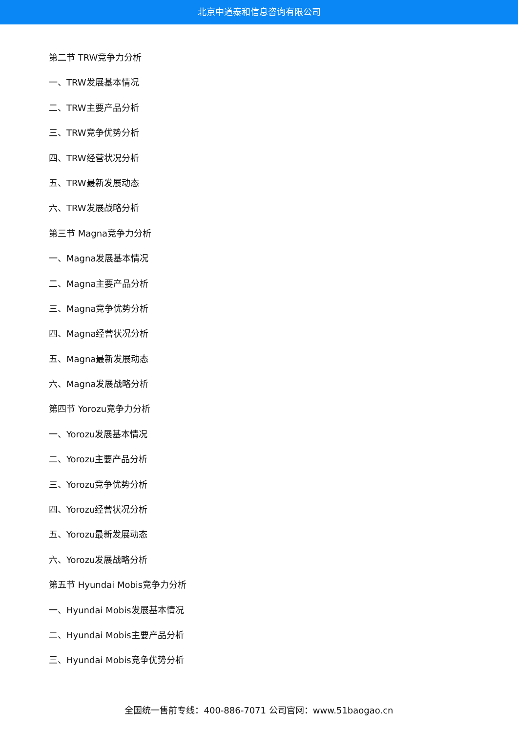北京中道泰和信息咨询有限公司
第二节 TRW竞争力分析
一、TRW发展基本情况
二、TRW主要产品分析
三、TRW竞争优势分析
四、TRW经营状况分析
五、TRW最新发展动态
六、TRW发展战略分析
第三节 Magna竞争力分析
一、Magna发展基本情况
二、Magna主要产品分析
三、Magna竞争优势分析
四、Magna经营状况分析
五、Magna最新发展动态
六、Magna发展战略分析
第四节 Yorozu竞争力分析
一、Yorozu发展基本情况
二、Yorozu主要产品分析
三、Yorozu竞争优势分析
四、Yorozu经营状况分析
五、Yorozu最新发展动态
六、Yorozu发展战略分析
第五节 Hyundai Mobis竞争力分析
一、Hyundai Mobis发展基本情况
二、Hyundai Mobis主要产品分析
三、Hyundai Mobis竞争优势分析
全国统一售前专线：400-886-7071 公司官网：www.51baogao.cn